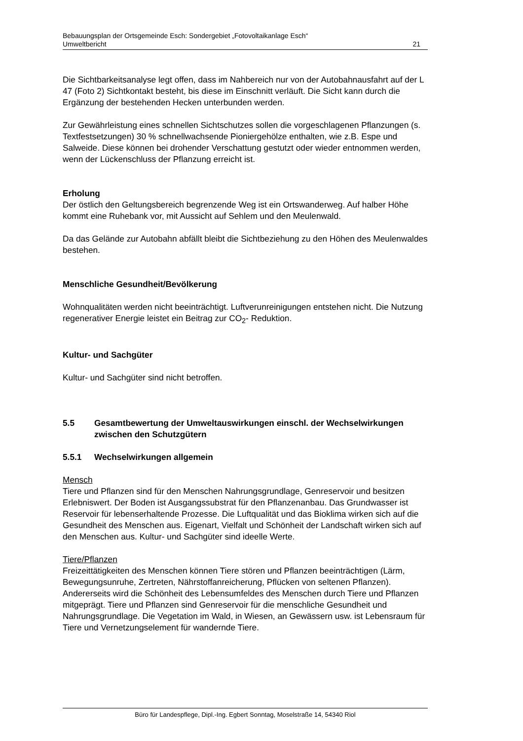Bebauungsplan der Ortsgemeinde Esch: Sondergebiet „Fotovoltaikanlage Esch“
Umweltbericht 21
Die Sichtbarkeitsanalyse legt offen, dass im Nahbereich nur von der Autobahnausfahrt auf der L 47 (Foto 2) Sichtkontakt besteht, bis diese im Einschnitt verläuft. Die Sicht kann durch die Ergänzung der bestehenden Hecken unterbunden werden.
Zur Gewährleistung eines schnellen Sichtschutzes sollen die vorgeschlagenen Pflanzungen (s. Textfestsetzungen) 30 % schnellwachsende Pioniergehölze enthalten, wie z.B. Espe und Salweide. Diese können bei drohender Verschattung gestutzt oder wieder entnommen werden, wenn der Lückenschluss der Pflanzung erreicht ist.
Erholung
Der östlich den Geltungsbereich begrenzende Weg ist ein Ortswanderweg. Auf halber Höhe kommt eine Ruhebank vor, mit Aussicht auf Sehlem und den Meulenwald.
Da das Gelände zur Autobahn abfällt bleibt die Sichtbeziehung zu den Höhen des Meulenwaldes bestehen.
Menschliche Gesundheit/Bevölkerung
Wohnqualitäten werden nicht beeinträchtigt. Luftverunreinigungen entstehen nicht. Die Nutzung regenerativer Energie leistet ein Beitrag zur CO<sub>2</sub>- Reduktion.
Kultur- und Sachgüter
Kultur- und Sachgüter sind nicht betroffen.
5.5 Gesamtbewertung der Umweltauswirkungen einschl. der Wechselwirkungen zwischen den Schutzgütern
5.5.1 Wechselwirkungen allgemein
Mensch
Tiere und Pflanzen sind für den Menschen Nahrungsgrundlage, Genreservoir und besitzen Erlebniswert. Der Boden ist Ausgangssubstrat für den Pflanzenanbau. Das Grundwasser ist Reservoir für lebenserhaltende Prozesse. Die Luftqualität und das Bioklima wirken sich auf die Gesundheit des Menschen aus. Eigenart, Vielfalt und Schönheit der Landschaft wirken sich auf den Menschen aus. Kultur- und Sachgüter sind ideelle Werte.
Tiere/Pflanzen
Freizeittätigkeiten des Menschen können Tiere stören und Pflanzen beeinträchtigen (Lärm, Bewegungsunruhe, Zertreten, Nährstoffanreicherung, Pflücken von seltenen Pflanzen). Andererseits wird die Schönheit des Lebensumfeldes des Menschen durch Tiere und Pflanzen mitgeprägt. Tiere und Pflanzen sind Genreservoir für die menschliche Gesundheit und Nahrungsgrundlage. Die Vegetation im Wald, in Wiesen, an Gewässern usw. ist Lebensraum für Tiere und Vernetzungselement für wandernde Tiere.
Büro für Landespflege, Dipl.-Ing. Egbert Sonntag, Moselstraße 14, 54340 Riol